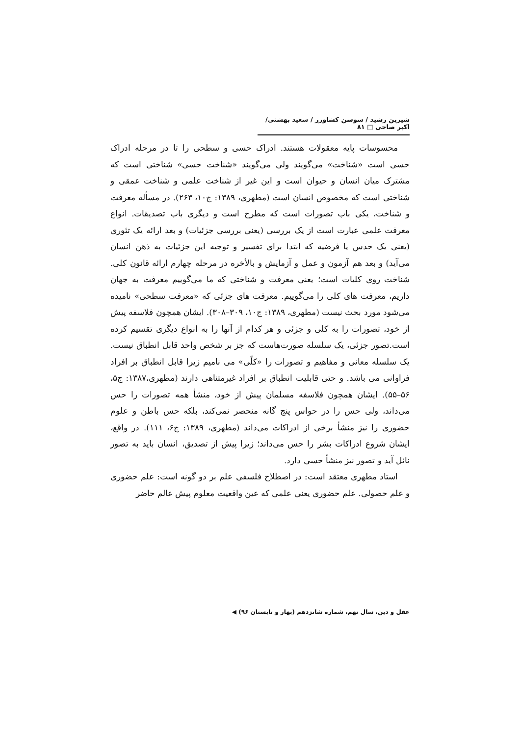شیرین رشید / سوسن کشاورز / سعید بهشتی/ اکبر صاحی □ ۸۱
محسوسات پایه معقولات هستند. ادراک حسی و سطحی را تا در مرحله ادراک حسی است «شناخت» می‌گویند ولی می‌گویند «شناخت حسی» شناختی است که مشترک میان انسان و حیوان است و این غیر از شناخت علمی و شناخت عمقی و شناختی است که مخصوص انسان است (مطهری، ۱۳۸۹: ج۱۰، ۲۶۳). در مسأله معرفت و شناخت، یکی باب تصورات است که مطرح است و دیگری باب تصدیقات. انواع معرفت علمی عبارت است از یک بررسی (یعنی بررسی جزئیات) و بعد ارائه یک تئوری (یعنی یک حدس یا فرضیه که ابتدا برای تفسیر و توجیه این جزئیات به ذهن انسان می‌آید) و بعد هم آزمون و عمل و آزمایش و بالأخره در مرحله چهارم ارائه قانون کلی. شناخت روی کلیات است؛ یعنی معرفت و شناختی که ما می‌گوییم معرفت به جهان داریم، معرفت های کلی را می‌گوییم. معرفت های جزئی که «معرفت سطحی» نامیده می‌شود مورد بحث نیست (مطهری، ۱۳۸۹: ج۱۰، ۳۰۹–۳۰۸). ایشان همچون فلاسفه پیش از خود، تصورات را به کلی و جزئی و هر کدام از آنها را به انواع دیگری تقسیم کرده است.تصور جزئی، یک سلسله صورت‌هاست که جز بر شخص واحد قابل انطباق نیست. یک سلسله معانی و مفاهیم و تصورات را «کلّی» می نامیم زیرا قابل انطباق بر افراد فراوانی می باشد. و حتی قابلیت انطباق بر افراد غیرمتناهی دارند (مطهری،۱۳۸۷: ج۵، ۵۶–۵۵). ایشان همچون فلاسفه مسلمان پیش از خود، منشأ همه تصورات را حس می‌داند، ولی حس را در حواس پنج گانه منحصر نمی‌کند، بلکه حس باطن و علوم حضوری را نیز منشأ برخی از ادراکات می‌داند (مطهری، ۱۳۸۹: ج۶، ۱۱۱). در واقع، ایشان شروع ادراکات بشر را حس می‌داند؛ زیرا پیش از تصدیق، انسان باید به تصور نائل آید و تصور نیز منشأ حسی دارد.
استاد مطهری معتقد است: در اصطلاح فلسفی علم بر دو گونه است: علم حضوری و علم حصولی. علم حضوری یعنی علمی که عین واقعیت معلوم پیش عالم حاضر
عقل و دین، سال نهم، شماره شانزدهم (بهار و تابستان ۹۶) ◀